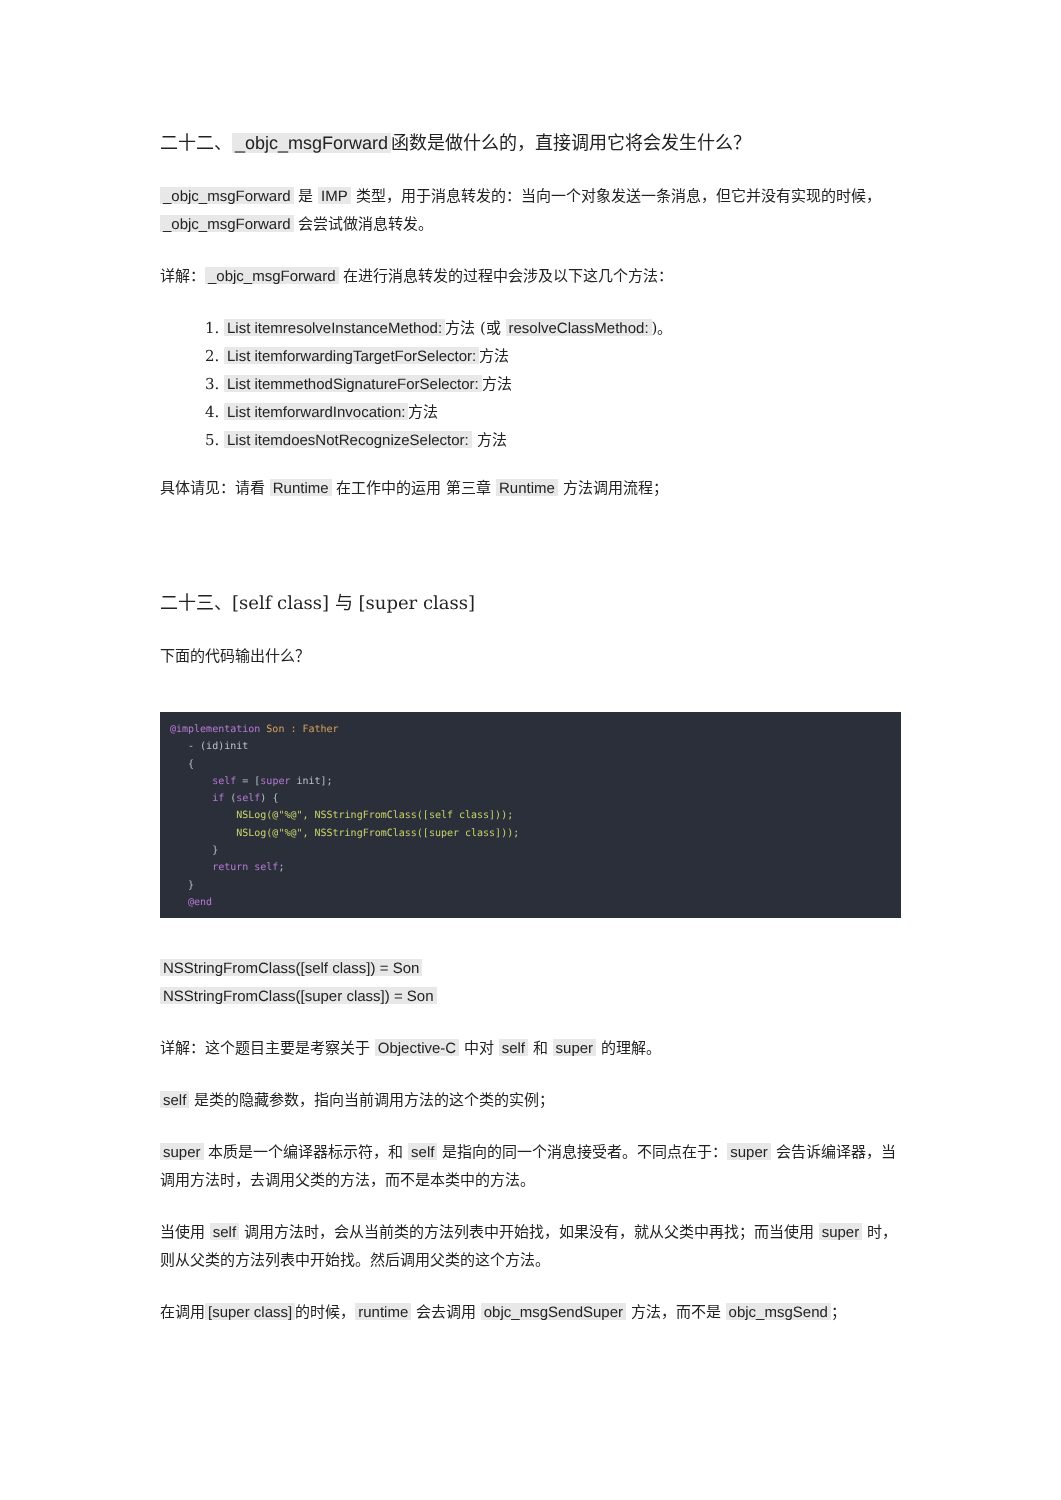二十二、 _objc_msgForward 函数是做什么的，直接调用它将会发生什么？
_objc_msgForward 是 IMP 类型，用于消息转发的：当向一个对象发送一条消息，但它并没有实现的时候， _objc_msgForward 会尝试做消息转发。
详解： _objc_msgForward 在进行消息转发的过程中会涉及以下这几个方法：
1. List itemresolveInstanceMethod: 方法 (或 resolveClassMethod:)。
2. List itemforwardingTargetForSelector: 方法
3. List itemmethodSignatureForSelector: 方法
4. List itemforwardInvocation: 方法
5. List itemdoesNotRecognizeSelector: 方法
具体请见：请看 Runtime 在工作中的运用 第三章 Runtime 方法调用流程；
二十三、[self class] 与 [super class]
下面的代码输出什么？
@implementation Son : Father
   - (id)init
   {
       self = [super init];
       if (self) {
           NSLog(@"%@", NSStringFromClass([self class]));
           NSLog(@"%@", NSStringFromClass([super class]));
       }
       return self;
   }
   @end
NSStringFromClass([self class]) = Son
NSStringFromClass([super class]) = Son
详解：这个题目主要是考察关于 Objective-C 中对 self 和 super 的理解。
self 是类的隐藏参数，指向当前调用方法的这个类的实例；
super 本质是一个编译器标示符，和 self 是指向的同一个消息接受者。不同点在于： super 会告诉编译器，当调用方法时，去调用父类的方法，而不是本类中的方法。
当使用 self 调用方法时，会从当前类的方法列表中开始找，如果没有，就从父类中再找；而当使用 super 时，则从父类的方法列表中开始找。然后调用父类的这个方法。
在调用 [super class] 的时候， runtime 会去调用 objc_msgSendSuper 方法，而不是 objc_msgSend ；